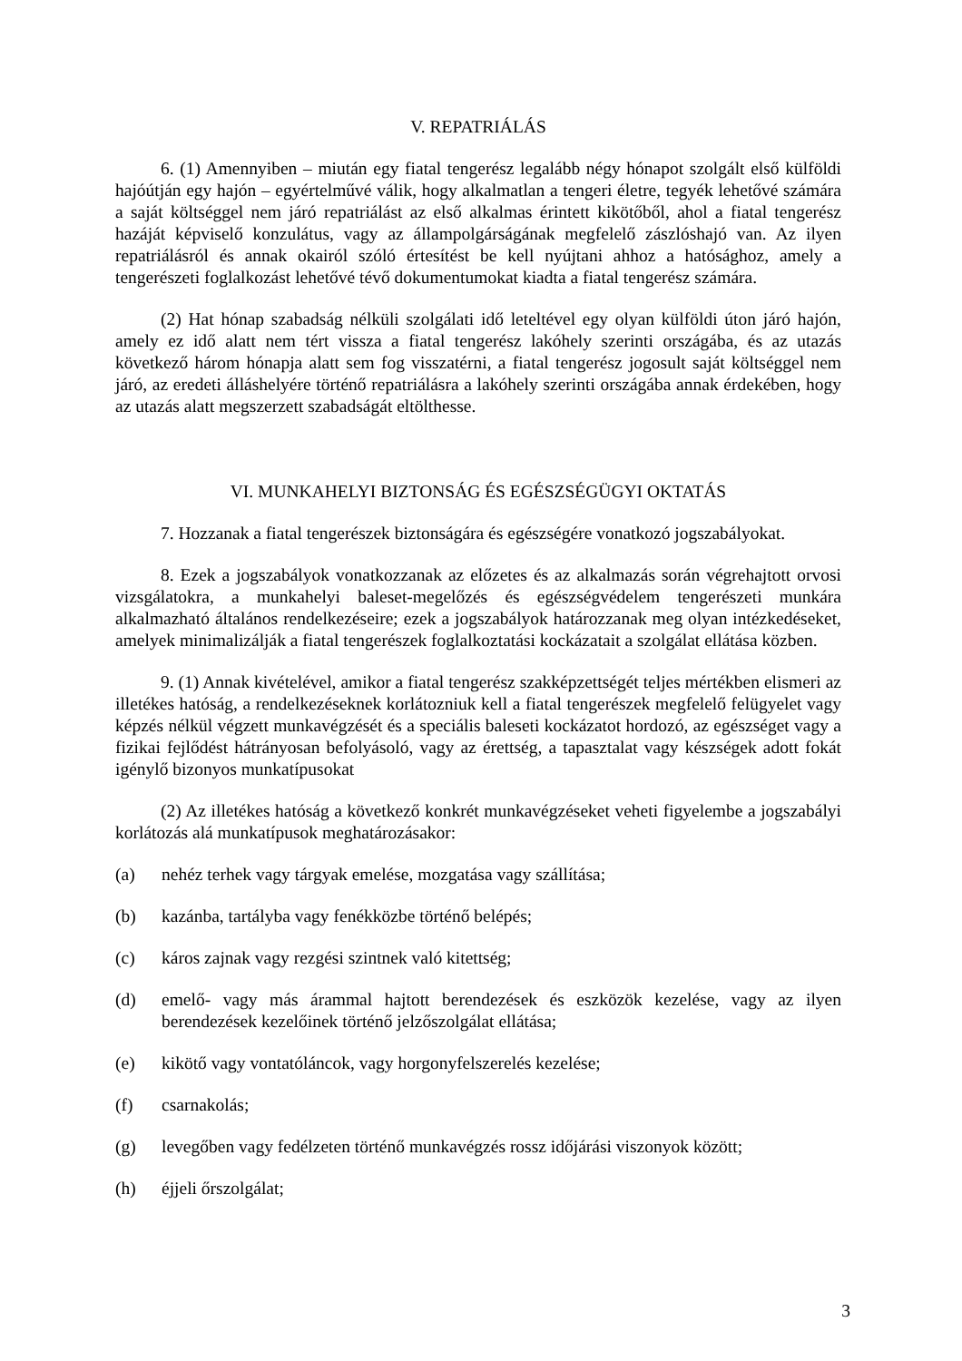V. REPATRIÁLÁS
6. (1) Amennyiben – miután egy fiatal tengerész legalább négy hónapot szolgált első külföldi hajóútján egy hajón – egyértelművé válik, hogy alkalmatlan a tengeri életre, tegyék lehetővé számára a saját költséggel nem járó repatriálást az első alkalmas érintett kikötőből, ahol a fiatal tengerész hazáját képviselő konzulátus, vagy az állampolgárságának megfelelő zászlóshajó van. Az ilyen repatriálásról és annak okairól szóló értesítést be kell nyújtani ahhoz a hatósághoz, amely a tengerészeti foglalkozást lehetővé tévő dokumentumokat kiadta a fiatal tengerész számára.
(2) Hat hónap szabadság nélküli szolgálati idő leteltével egy olyan külföldi úton járó hajón, amely ez idő alatt nem tért vissza a fiatal tengerész lakóhely szerinti országába, és az utazás következő három hónapja alatt sem fog visszatérni, a fiatal tengerész jogosult saját költséggel nem járó, az eredeti álláshelyére történő repatriálásra a lakóhely szerinti országába annak érdekében, hogy az utazás alatt megszerzett szabadságát eltölthesse.
VI. MUNKAHELYI BIZTONSÁG ÉS EGÉSZSÉGÜGYI OKTATÁS
7. Hozzanak a fiatal tengerészek biztonságára és egészségére vonatkozó jogszabályokat.
8. Ezek a jogszabályok vonatkozzanak az előzetes és az alkalmazás során végrehajtott orvosi vizsgálatokra, a munkahelyi baleset-megelőzés és egészségvédelem tengerészeti munkára alkalmazható általános rendelkezéseire; ezek a jogszabályok határozzanak meg olyan intézkedéseket, amelyek minimalizálják a fiatal tengerészek foglalkoztatási kockázatait a szolgálat ellátása közben.
9. (1) Annak kivételével, amikor a fiatal tengerész szakképzettségét teljes mértékben elismeri az illetékes hatóság, a rendelkezéseknek korlátozniuk kell a fiatal tengerészek megfelelő felügyelet vagy képzés nélkül végzett munkavégzését és a speciális baleseti kockázatot hordozó, az egészséget vagy a fizikai fejlődést hátrányosan befolyásoló, vagy az érettség, a tapasztalat vagy készségek adott fokát igénylő bizonyos munkatípusokat
(2) Az illetékes hatóság a következő konkrét munkavégzéseket veheti figyelembe a jogszabályi korlátozás alá munkatípusok meghatározásakor:
(a) nehéz terhek vagy tárgyak emelése, mozgatása vagy szállítása;
(b) kazánba, tartályba vagy fenékközbe történő belépés;
(c) káros zajnak vagy rezgési szintnek való kitettség;
(d) emelő- vagy más árammal hajtott berendezések és eszközök kezelése, vagy az ilyen berendezések kezelőinek történő jelzőszolgálat ellátása;
(e) kikötő vagy vontatóláncok, vagy horgonyfelszerelés kezelése;
(f) csarnakolás;
(g) levegőben vagy fedélzeten történő munkavégzés rossz időjárási viszonyok között;
(h) éjjeli őrszolgálat;
3